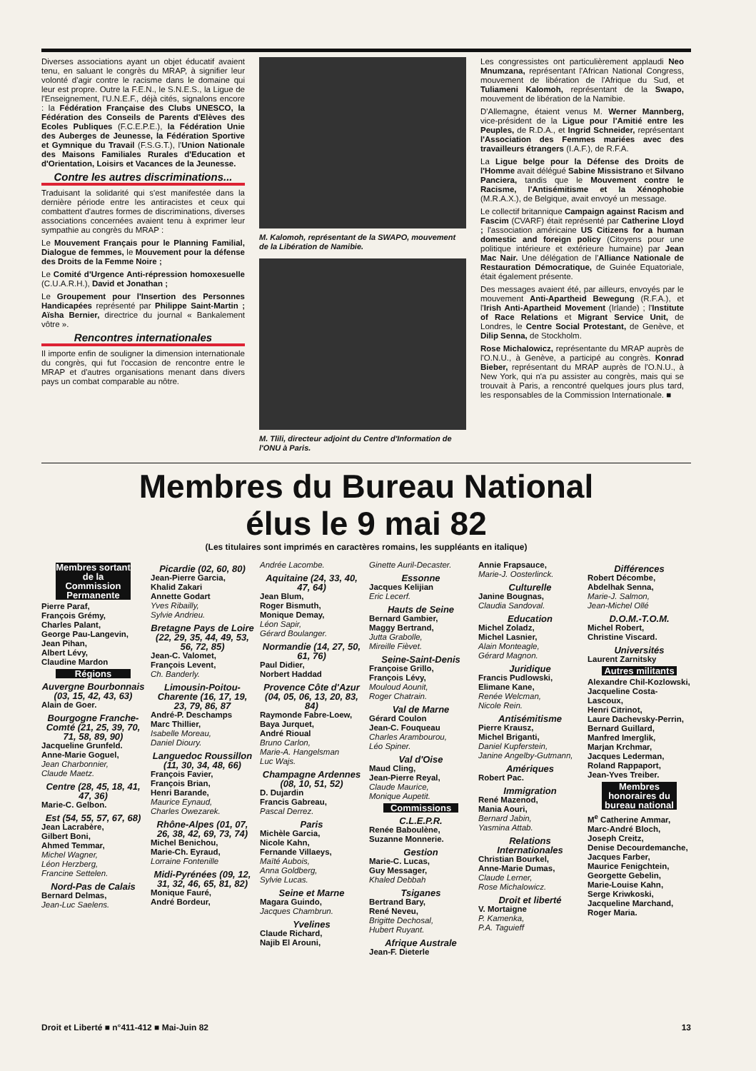Diverses associations ayant un objet éducatif avaient tenu, en saluant le congrès du MRAP, à signifier leur volonté d'agir contre le racisme dans le domaine qui leur est propre. Outre la F.E.N., le S.N.E.S., la Ligue de l'Enseignement, l'U.N.E.F., déjà cités, signalons encore : la Fédération Française des Clubs UNESCO, la Fédération des Conseils de Parents d'Elèves des Ecoles Publiques (F.C.E.P.E.), la Fédération Unie des Auberges de Jeunesse, la Fédération Sportive et Gymnique du Travail (F.S.G.T.), l'Union Nationale des Maisons Familiales Rurales d'Education et d'Orientation, Loisirs et Vacances de la Jeunesse.
Contre les autres discriminations...
Traduisant la solidarité qui s'est manifestée dans la dernière période entre les antiracistes et ceux qui combattent d'autres formes de discriminations, diverses associations concernées avaient tenu à exprimer leur sympathie au congrès du MRAP :
Le Mouvement Français pour le Planning Familial, Dialogue de femmes, le Mouvement pour la défense des Droits de la Femme Noire ;
Le Comité d'Urgence Anti-répression homoxesuelle (C.U.A.R.H.), David et Jonathan ;
Le Groupement pour l'Insertion des Personnes Handicapées représenté par Philippe Saint-Martin ; Aïsha Bernier, directrice du journal « Bankalement vôtre ».
Rencontres internationales
Il importe enfin de souligner la dimension internationale du congrès, qui fut l'occasion de rencontre entre le MRAP et d'autres organisations menant dans divers pays un combat comparable au nôtre.
M. Kalomoh, représentant de la SWAPO, mouvement de la Libération de Namibie.
M. Tlili, directeur adjoint du Centre d'Information de l'ONU à Paris.
Les congressistes ont particulièrement applaudi Neo Mnumzana, représentant l'African National Congress, mouvement de libération de l'Afrique du Sud, et Tuliameni Kalomoh, représentant de la Swapo, mouvement de libération de la Namibie.
D'Allemagne, étaient venus M. Werner Mannberg, vice-président de la Ligue pour l'Amitié entre les Peuples, de R.D.A., et Ingrid Schneider, représentant l'Association des Femmes mariées avec des travailleurs étrangers (I.A.F.), de R.F.A.
La Ligue belge pour la Défense des Droits de l'Homme avait délégué Sabine Missistrano et Silvano Panciera, tandis que le Mouvement contre le Racisme, l'Antisémitisme et la Xénophobie (M.R.A.X.), de Belgique, avait envoyé un message.
Le collectif britannique Campaign against Racism and Fascim (CVARF) était représenté par Catherine Lloyd ; l'association américaine US Citizens for a human domestic and foreign policy (Citoyens pour une politique intérieure et extérieure humaine) par Jean Mac Nair. Une délégation de l'Alliance Nationale de Restauration Démocratique, de Guinée Equatoriale, était également présente.
Des messages avaient été, par ailleurs, envoyés par le mouvement Anti-Apartheid Bewegung (R.F.A.), et l'Irish Anti-Apartheid Movement (Irlande) ; l'Institute of Race Relations et Migrant Service Unit, de Londres, le Centre Social Protestant, de Genève, et Dilip Senna, de Stockholm.
Rose Michalowicz, représentante du MRAP auprès de l'O.N.U., à Genève, a participé au congrès. Konrad Bieber, représentant du MRAP auprès de l'O.N.U., à New York, qui n'a pu assister au congrès, mais qui se trouvait à Paris, a rencontré quelques jours plus tard, les responsables de la Commission Internationale. ■
Membres du Bureau National
élus le 9 mai 82
(Les titulaires sont imprimés en caractères romains, les suppléants en italique)
Membres sortant de la Commission Permanente
Pierre Paraf,
François Grémy,
Charles Palant,
George Pau-Langevin,
Jean Pihan,
Albert Lévy,
Claudine Mardon
Régions
Auvergne Bourbonnais (03, 15, 42, 43, 63)
Alain de Goer.
Bourgogne Franche-Comté (21, 25, 39, 70, 71, 58, 89, 90)
Jacqueline Grunfeld.
Anne-Marie Goguel,
Jean Charbonnier,
Claude Maetz.
Centre (28, 45, 18, 41, 47, 36)
Marie-C. Gelbon.
Est (54, 55, 57, 67, 68)
Jean Lacrabère,
Gilbert Boni,
Ahmed Temmar,
Michel Wagner,
Léon Herzberg,
Francine Settelen.
Nord-Pas de Calais
Bernard Delmas,
Jean-Luc Saelens.
Picardie (02, 60, 80)
Jean-Pierre Garcia,
Khalid Zakari
Annette Godart
Yves Ribailly,
Sylvie Andrieu.
Bretagne Pays de Loire (22, 29, 35, 44, 49, 53, 56, 72, 85)
Jean-C. Valomet,
François Levent,
Ch. Banderly.
Limousin-Poitou-Charente (16, 17, 19, 23, 79, 86, 87
André-P. Deschamps
Marc Thillier,
Isabelle Moreau,
Daniel Dioury.
Languedoc Roussillon (11, 30, 34, 48, 66)
François Favier,
François Brian,
Henri Barande,
Maurice Eynaud,
Charles Owezarek.
Rhône-Alpes (01, 07, 26, 38, 42, 69, 73, 74)
Michel Benichou,
Marie-Ch. Eyraud,
Lorraine Fontenille
Midi-Pyrénées (09, 12, 31, 32, 46, 65, 81, 82)
Monique Fauré,
André Bordeur,
Andrée Lacombe.
Aquitaine (24, 33, 40, 47, 64)
Jean Blum,
Roger Bismuth,
Monique Demay,
Léon Sapir,
Gérard Boulanger.
Normandie (14, 27, 50, 61, 76)
Paul Didier,
Norbert Haddad
Provence Côte d'Azur (04, 05, 06, 13, 20, 83, 84)
Raymonde Fabre-Loew,
Baya Jurquet,
André Rioual
Bruno Carlon,
Marie-A. Hangelsman
Luc Wajs.
Champagne Ardennes (08, 10, 51, 52)
D. Dujardin
Francis Gabreau,
Pascal Derrez.
Paris
Michèle Garcia,
Nicole Kahn,
Fernande Villaeys,
Maïté Aubois,
Anna Goldberg,
Sylvie Lucas.
Seine et Marne
Magara Guindo,
Jacques Chambrun.
Yvelines
Claude Richard,
Najib El Arouni,
Ginette Auril-Decaster.
Essonne
Jacques Kelijian
Eric Lecerf.
Hauts de Seine
Bernard Gambier,
Maggy Bertrand,
Jutta Grabolle,
Mireille Fièvet.
Seine-Saint-Denis
Françoise Grillo,
François Lévy,
Mouloud Aounit,
Roger Chatrain.
Val de Marne
Gérard Coulon
Jean-C. Fouqueau
Charles Arambourou,
Léo Spiner.
Val d'Oise
Maud Cling,
Jean-Pierre Reyal,
Claude Maurice,
Monique Aupetit.
Commissions
C.L.E.P.R.
Renée Baboulène,
Suzanne Monnerie.
Gestion
Marie-C. Lucas,
Guy Messager,
Khaled Debbah
Tsiganes
Bertrand Bary,
René Neveu,
Brigitte Dechosal,
Hubert Ruyant.
Afrique Australe
Jean-F. Dieterle
Annie Frapsauce,
Marie-J. Oosterlinck.
Culturelle
Janine Bougnas,
Claudia Sandoval.
Education
Michel Zoladz,
Michel Lasnier,
Alain Monteagle,
Gérard Magnon.
Juridique
Francis Pudlowski,
Elimane Kane,
Renée Welcman,
Nicole Rein.
Antisémitisme
Pierre Krausz,
Michel Briganti,
Daniel Kupferstein,
Janine Angelby-Gutmann,
Amériques
Robert Pac.
Immigration
René Mazenod,
Mania Aouri,
Bernard Jabin,
Yasmina Attab.
Relations Internationales
Christian Bourkel,
Anne-Marie Dumas,
Claude Lerner,
Rose Michalowicz.
Droit et liberté
V. Mortaigne
P. Kamenka,
P.A. Taguieff
Différences
Robert Décombe,
Abdelhak Senna,
Marie-J. Salmon,
Jean-Michel Ollé
D.O.M.-T.O.M.
Michel Robert,
Christine Viscard.
Universités
Laurent Zarnitsky
Autres militants
Alexandre Chil-Kozlowski,
Jacqueline Costa-Lascoux,
Henri Citrinot,
Laure Dachevsky-Perrin,
Bernard Guillard,
Manfred Imerglik,
Marjan Krchmar,
Jacques Lederman,
Roland Rappaport,
Jean-Yves Treiber.
Membres honoraires du bureau national
M<sup>e</sup> Catherine Ammar,
Marc-André Bloch,
Joseph Creitz,
Denise Decourdemanche,
Jacques Farber,
Maurice Fenigchtein,
Georgette Gebelin,
Marie-Louise Kahn,
Serge Kriwkoski,
Jacqueline Marchand,
Roger Maria.
Droit et Liberté ■ n°411-412 ■ Mai-Juin 82 13